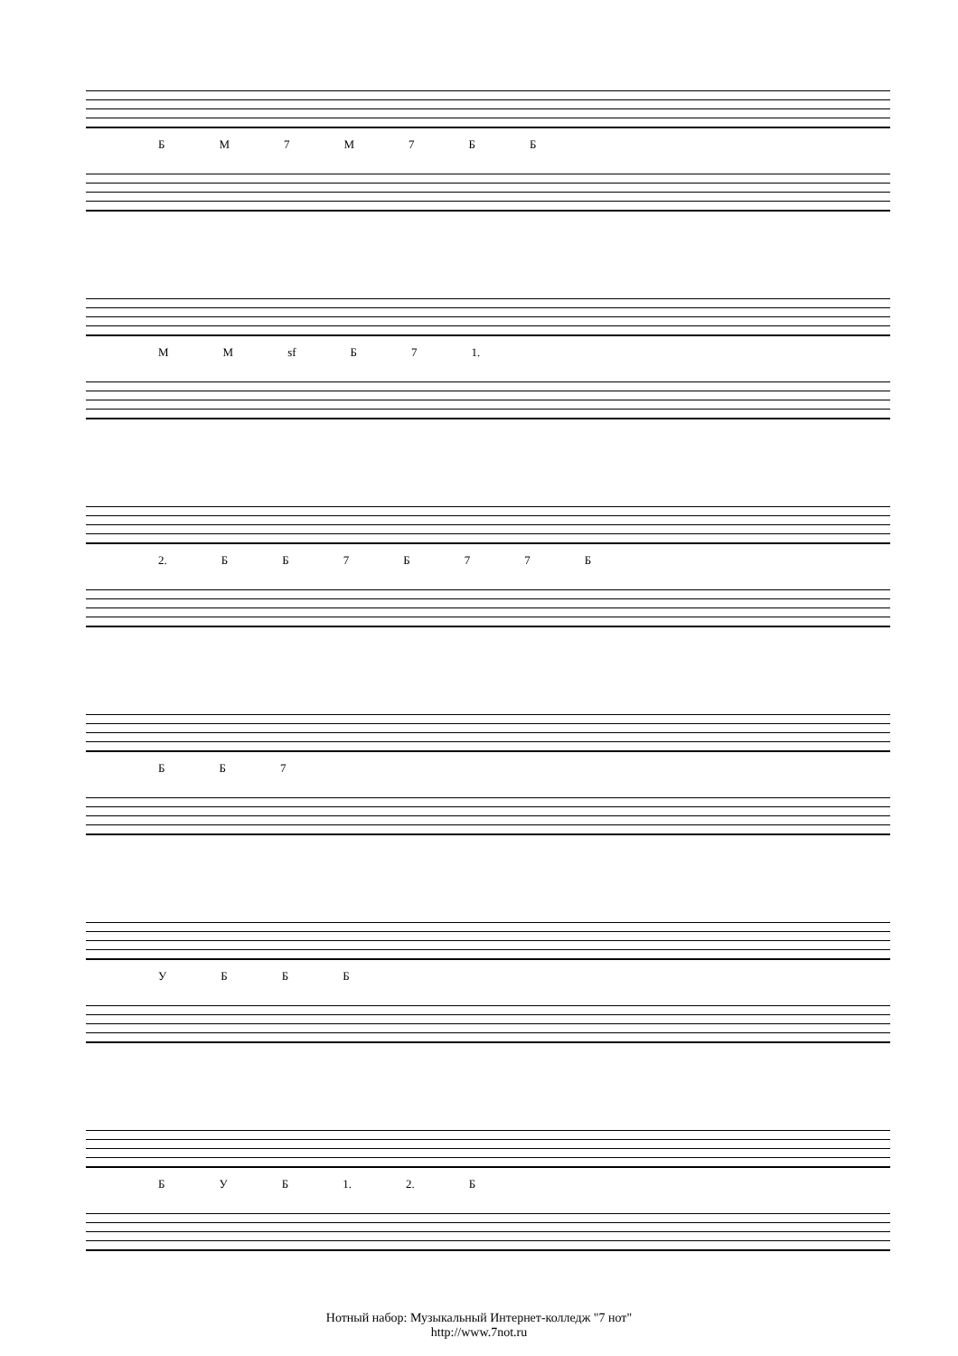БМ 7 М 7 ББ
ММ sf Б 7 1.
2. ББ 7 Б 77 Б
ББ 7
УБББ
БУБ 1. 2. Б
Нотный набор: Музыкальный Интернет-колледж "7 нот"
http://www.7not.ru